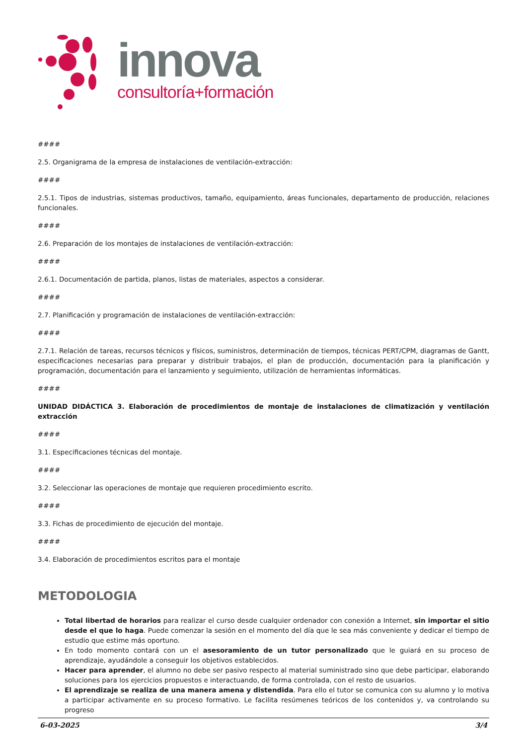innova
consultoría+formación
####
2.5. Organigrama de la empresa de instalaciones de ventilación-extracción:
####
2.5.1. Tipos de industrias, sistemas productivos, tamaño, equipamiento, áreas funcionales, departamento de producción, relaciones funcionales.
####
2.6. Preparación de los montajes de instalaciones de ventilación-extracción:
####
2.6.1. Documentación de partida, planos, listas de materiales, aspectos a considerar.
####
2.7. Planificación y programación de instalaciones de ventilación-extracción:
####
2.7.1. Relación de tareas, recursos técnicos y físicos, suministros, determinación de tiempos, técnicas PERT/CPM, diagramas de Gantt, especificaciones necesarias para preparar y distribuir trabajos, el plan de producción, documentación para la planificación y programación, documentación para el lanzamiento y seguimiento, utilización de herramientas informáticas.
####
UNIDAD DIDÁCTICA 3. Elaboración de procedimientos de montaje de instalaciones de climatización y ventilación extracción
####
3.1. Especificaciones técnicas del montaje.
####
3.2. Seleccionar las operaciones de montaje que requieren procedimiento escrito.
####
3.3. Fichas de procedimiento de ejecución del montaje.
####
3.4. Elaboración de procedimientos escritos para el montaje
METODOLOGIA
Total libertad de horarios para realizar el curso desde cualquier ordenador con conexión a Internet, sin importar el sitio desde el que lo haga. Puede comenzar la sesión en el momento del día que le sea más conveniente y dedicar el tiempo de estudio que estime más oportuno.
En todo momento contará con un el asesoramiento de un tutor personalizado que le guiará en su proceso de aprendizaje, ayudándole a conseguir los objetivos establecidos.
Hacer para aprender, el alumno no debe ser pasivo respecto al material suministrado sino que debe participar, elaborando soluciones para los ejercicios propuestos e interactuando, de forma controlada, con el resto de usuarios.
El aprendizaje se realiza de una manera amena y distendida. Para ello el tutor se comunica con su alumno y lo motiva a participar activamente en su proceso formativo. Le facilita resúmenes teóricos de los contenidos y, va controlando su progreso
6-03-2025 3/4